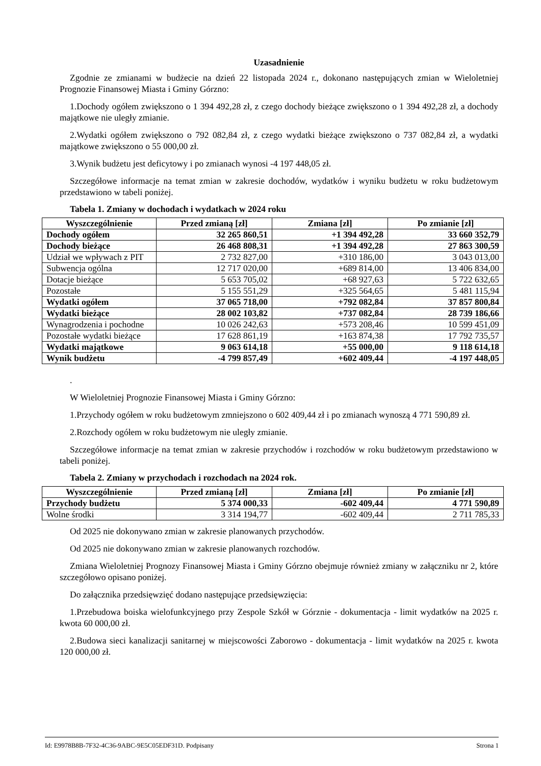Uzasadnienie
Zgodnie ze zmianami w budżecie na dzień 22 listopada 2024 r., dokonano następujących zmian w Wieloletniej Prognozie Finansowej Miasta i Gminy Górzno:
1.Dochody ogółem zwiększono o 1 394 492,28 zł, z czego dochody bieżące zwiększono o 1 394 492,28 zł, a dochody majątkowe nie uległy zmianie.
2.Wydatki ogółem zwiększono o 792 082,84 zł, z czego wydatki bieżące zwiększono o 737 082,84 zł, a wydatki majątkowe zwiększono o 55 000,00 zł.
3.Wynik budżetu jest deficytowy i po zmianach wynosi -4 197 448,05 zł.
Szczegółowe informacje na temat zmian w zakresie dochodów, wydatków i wyniku budżetu w roku budżetowym przedstawiono w tabeli poniżej.
Tabela 1. Zmiany w dochodach i wydatkach w 2024 roku
| Wyszczególnienie | Przed zmianą [zł] | Zmiana [zł] | Po zmianie [zł] |
| --- | --- | --- | --- |
| Dochody ogółem | 32 265 860,51 | +1 394 492,28 | 33 660 352,79 |
| Dochody bieżące | 26 468 808,31 | +1 394 492,28 | 27 863 300,59 |
| Udział we wpływach z PIT | 2 732 827,00 | +310 186,00 | 3 043 013,00 |
| Subwencja ogólna | 12 717 020,00 | +689 814,00 | 13 406 834,00 |
| Dotacje bieżące | 5 653 705,02 | +68 927,63 | 5 722 632,65 |
| Pozostałe | 5 155 551,29 | +325 564,65 | 5 481 115,94 |
| Wydatki ogółem | 37 065 718,00 | +792 082,84 | 37 857 800,84 |
| Wydatki bieżące | 28 002 103,82 | +737 082,84 | 28 739 186,66 |
| Wynagrodzenia i pochodne | 10 026 242,63 | +573 208,46 | 10 599 451,09 |
| Pozostałe wydatki bieżące | 17 628 861,19 | +163 874,38 | 17 792 735,57 |
| Wydatki majątkowe | 9 063 614,18 | +55 000,00 | 9 118 614,18 |
| Wynik budżetu | -4 799 857,49 | +602 409,44 | -4 197 448,05 |
.
W Wieloletniej Prognozie Finansowej Miasta i Gminy Górzno:
1.Przychody ogółem w roku budżetowym zmniejszono o 602 409,44 zł i po zmianach wynoszą 4 771 590,89 zł.
2.Rozchody ogółem w roku budżetowym nie uległy zmianie.
Szczegółowe informacje na temat zmian w zakresie przychodów i rozchodów w roku budżetowym przedstawiono w tabeli poniżej.
Tabela 2. Zmiany w przychodach i rozchodach na 2024 rok.
| Wyszczególnienie | Przed zmianą [zł] | Zmiana [zł] | Po zmianie [zł] |
| --- | --- | --- | --- |
| Przychody budżetu | 5 374 000,33 | -602 409,44 | 4 771 590,89 |
| Wolne środki | 3 314 194,77 | -602 409,44 | 2 711 785,33 |
Od 2025 nie dokonywano zmian w zakresie planowanych przychodów.
Od 2025 nie dokonywano zmian w zakresie planowanych rozchodów.
Zmiana Wieloletniej Prognozy Finansowej Miasta i Gminy Górzno obejmuje również zmiany w załączniku nr 2, które szczegółowo opisano poniżej.
Do załącznika przedsięwzięć dodano następujące przedsięwzięcia:
1.Przebudowa boiska wielofunkcyjnego przy Zespole Szkół w Górznie - dokumentacja - limit wydatków na 2025 r. kwota 60 000,00 zł.
2.Budowa sieci kanalizacji sanitarnej w miejscowości Zaborowo - dokumentacja - limit wydatków na 2025 r. kwota 120 000,00 zł.
Id: E9978B8B-7F32-4C36-9ABC-9E5C05EDF31D. Podpisany Strona 1